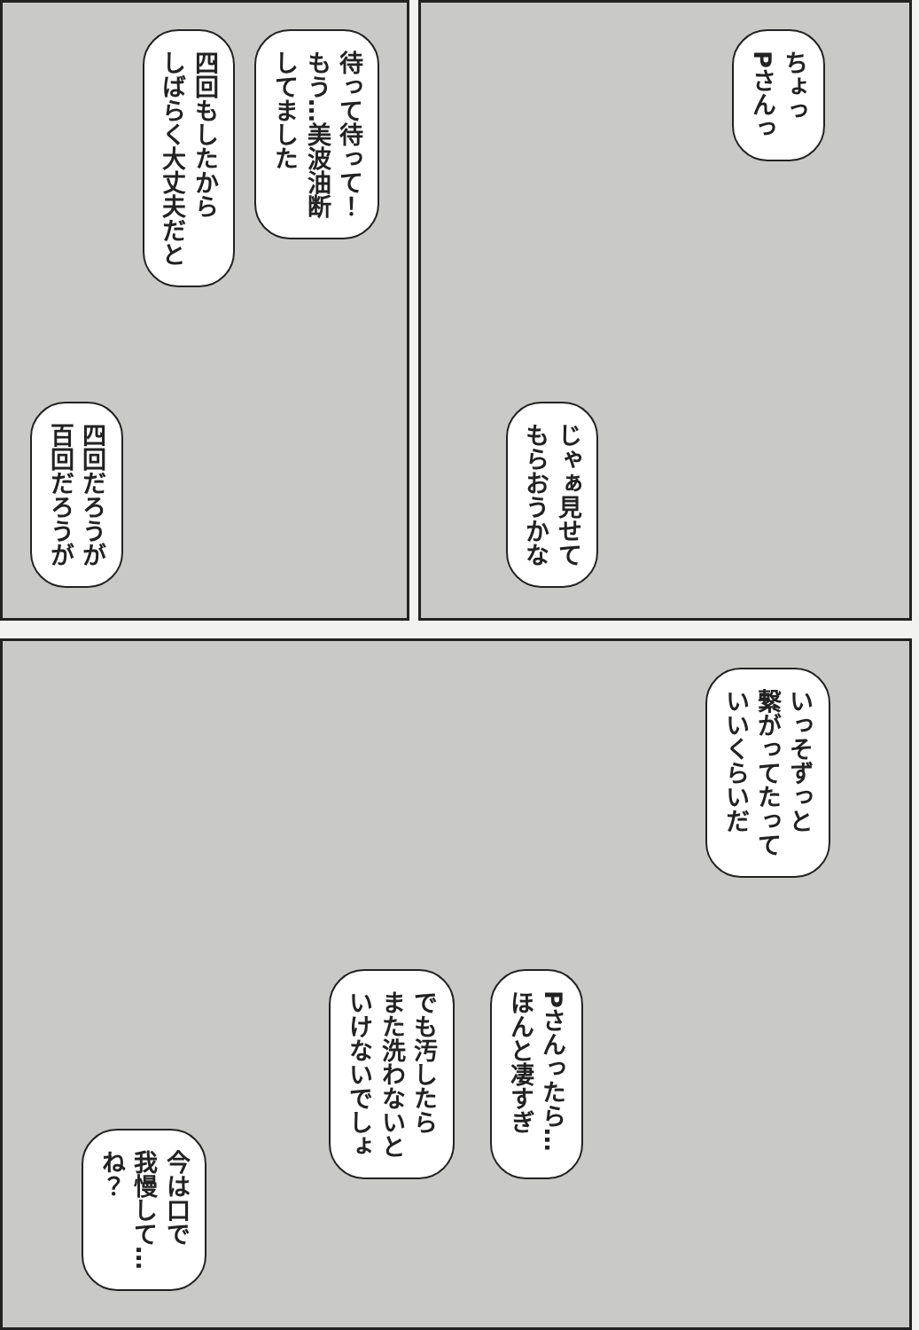ちょっ
Pさんっ
じゃぁ見せて
もらおうかな
待って待って！
もう…美波油断
してました
四回もしたから
しばらく大丈夫だと
四回だろうが
百回だろうが
いっそずっと
繋がってたって
いいくらいだ
Pさんったら…
ほんと凄すぎ
でも汚したら
また洗わないと
いけないでしょ
今は口で
我慢して…
ね？